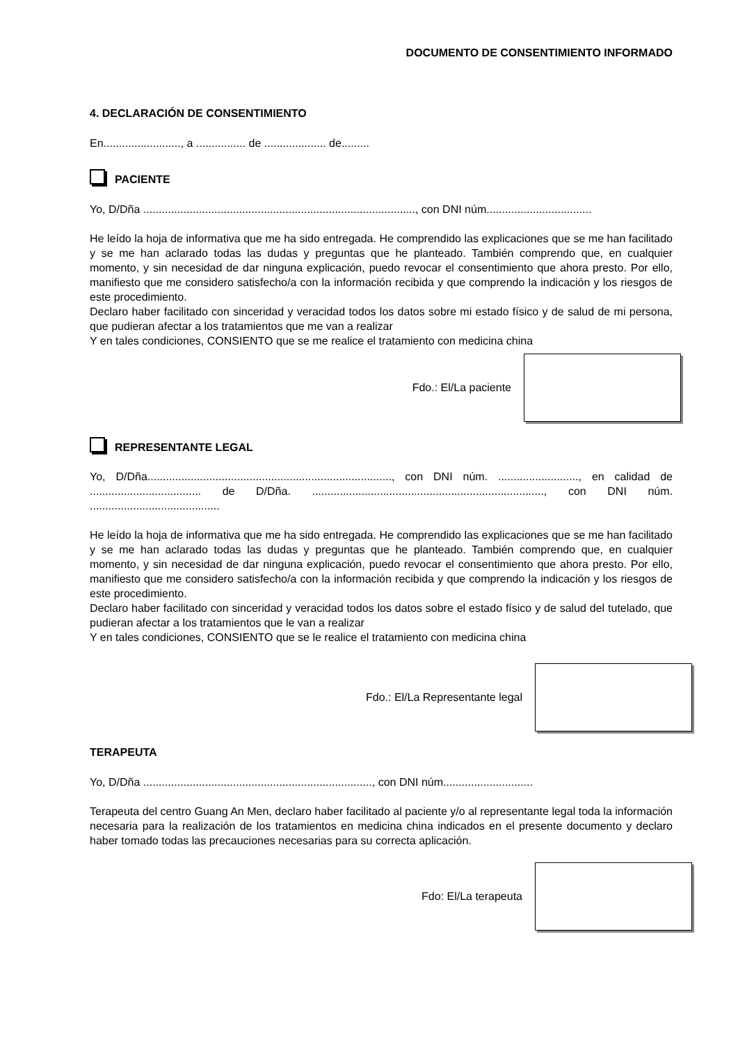DOCUMENTO DE CONSENTIMIENTO INFORMADO
4. DECLARACIÓN DE CONSENTIMIENTO
En........................., a ................ de .................... de.........
PACIENTE
Yo, D/Dña ........................................................................................, con DNI núm..................................
He leído la hoja de informativa que me ha sido entregada. He comprendido las explicaciones que se me han facilitado y se me han aclarado todas las dudas y preguntas que he planteado. También comprendo que, en cualquier momento, y sin necesidad de dar ninguna explicación, puedo revocar el consentimiento que ahora presto. Por ello, manifiesto que me considero satisfecho/a con la información recibida y que comprendo la indicación y los riesgos de este procedimiento.
Declaro haber facilitado con sinceridad y veracidad todos los datos sobre mi estado físico y de salud de mi persona, que pudieran afectar a los tratamientos que me van a realizar
Y en tales condiciones, CONSIENTO que se me realice el tratamiento con medicina china
Fdo.: El/La paciente
REPRESENTANTE LEGAL
Yo, D/Dña..............................................................................., con DNI núm. .........................., en calidad de .................................... de D/Dña. ..........................................................................., con DNI núm. ..........................................
He leído la hoja de informativa que me ha sido entregada. He comprendido las explicaciones que se me han facilitado y se me han aclarado todas las dudas y preguntas que he planteado. También comprendo que, en cualquier momento, y sin necesidad de dar ninguna explicación, puedo revocar el consentimiento que ahora presto. Por ello, manifiesto que me considero satisfecho/a con la información recibida y que comprendo la indicación y los riesgos de este procedimiento.
Declaro haber facilitado con sinceridad y veracidad todos los datos sobre el estado físico y de salud del tutelado, que pudieran afectar a los tratamientos que le van a realizar
Y en tales condiciones, CONSIENTO que se le realice el tratamiento con medicina china
Fdo.: El/La Representante legal
TERAPEUTA
Yo, D/Dña .........................................................................., con DNI núm.............................
Terapeuta del centro Guang An Men, declaro haber facilitado al paciente y/o al representante legal toda la información necesaria para la realización de los tratamientos en medicina china indicados en el presente documento y declaro haber tomado todas las precauciones necesarias para su correcta aplicación.
Fdo: El/La terapeuta